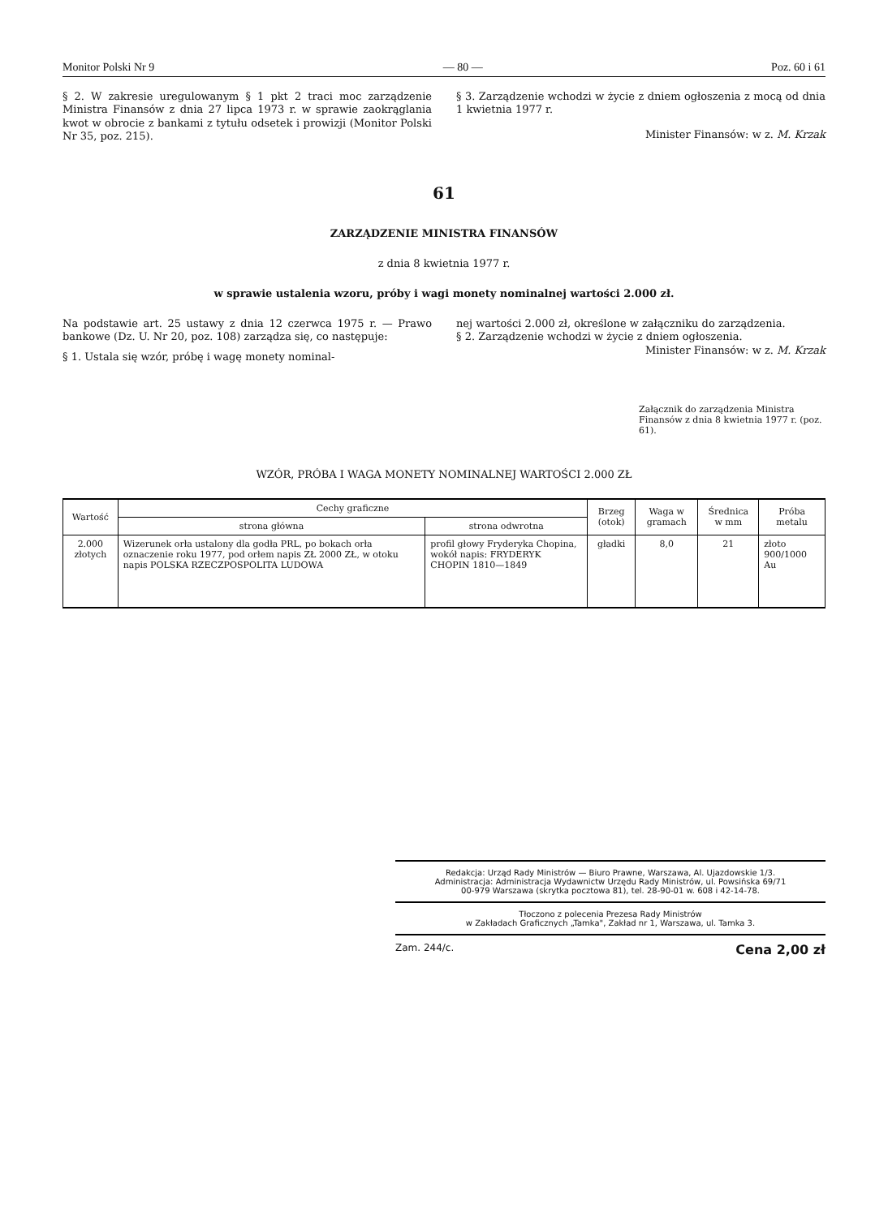Monitor Polski Nr 9 — 80 — Poz. 60 i 61
§ 2. W zakresie uregulowanym § 1 pkt 2 traci moc zarządzenie Ministra Finansów z dnia 27 lipca 1973 r. w sprawie zaokrąglania kwot w obrocie z bankami z tytułu odsetek i prowizji (Monitor Polski Nr 35, poz. 215).
§ 3. Zarządzenie wchodzi w życie z dniem ogłoszenia z mocą od dnia 1 kwietnia 1977 r.
Minister Finansów: w z. M. Krzak
61
ZARZĄDZENIE MINISTRA FINANSÓW
z dnia 8 kwietnia 1977 r.
w sprawie ustalenia wzoru, próby i wagi monety nominalnej wartości 2.000 zł.
Na podstawie art. 25 ustawy z dnia 12 czerwca 1975 r. — Prawo bankowe (Dz. U. Nr 20, poz. 108) zarządza się, co następuje:
§ 1. Ustala się wzór, próbę i wagę monety nominal-
nej wartości 2.000 zł, określone w załączniku do zarządzenia.
§ 2. Zarządzenie wchodzi w życie z dniem ogłoszenia.
Minister Finansów: w z. M. Krzak
Załącznik do zarządzenia Ministra Finansów z dnia 8 kwietnia 1977 r. (poz. 61).
WZÓR, PRÓBA I WAGA MONETY NOMINALNEJ WARTOŚCI 2.000 ZŁ
| Wartość | Cechy graficzne | | Brzeg (otok) | Waga w gramach | Średnica w mm | Próba metalu |
| --- | --- | --- | --- | --- | --- | --- |
| | strona główna | strona odwrotna | | | | |
| 2.000 złotych | Wizerunek orła ustalony dla godła PRL, po bokach orła oznaczenie roku 1977, pod orłem napis ZŁ 2000 ZŁ, w otoku napis POLSKA RZECZPOSPOLITA LUDOWA | profil głowy Fryderyka Chopina, wokół napis: FRYDERYK CHOPIN 1810—1849 | gładki | 8,0 | 21 | złoto 900/1000 Au |
Redakcja: Urząd Rady Ministrów — Biuro Prawne, Warszawa, Al. Ujazdowskie 1/3.
Administracja: Administracja Wydawnictw Urzędu Rady Ministrów, ul. Powsińska 69/71
00-979 Warszawa (skrytka pocztowa 81), tel. 28-90-01 w. 608 i 42-14-78.
Tłoczono z polecenia Prezesa Rady Ministrów
w Zakładach Graficznych „Tamka", Zakład nr 1, Warszawa, ul. Tamka 3.
Zam. 244/c. Cena 2,00 zł